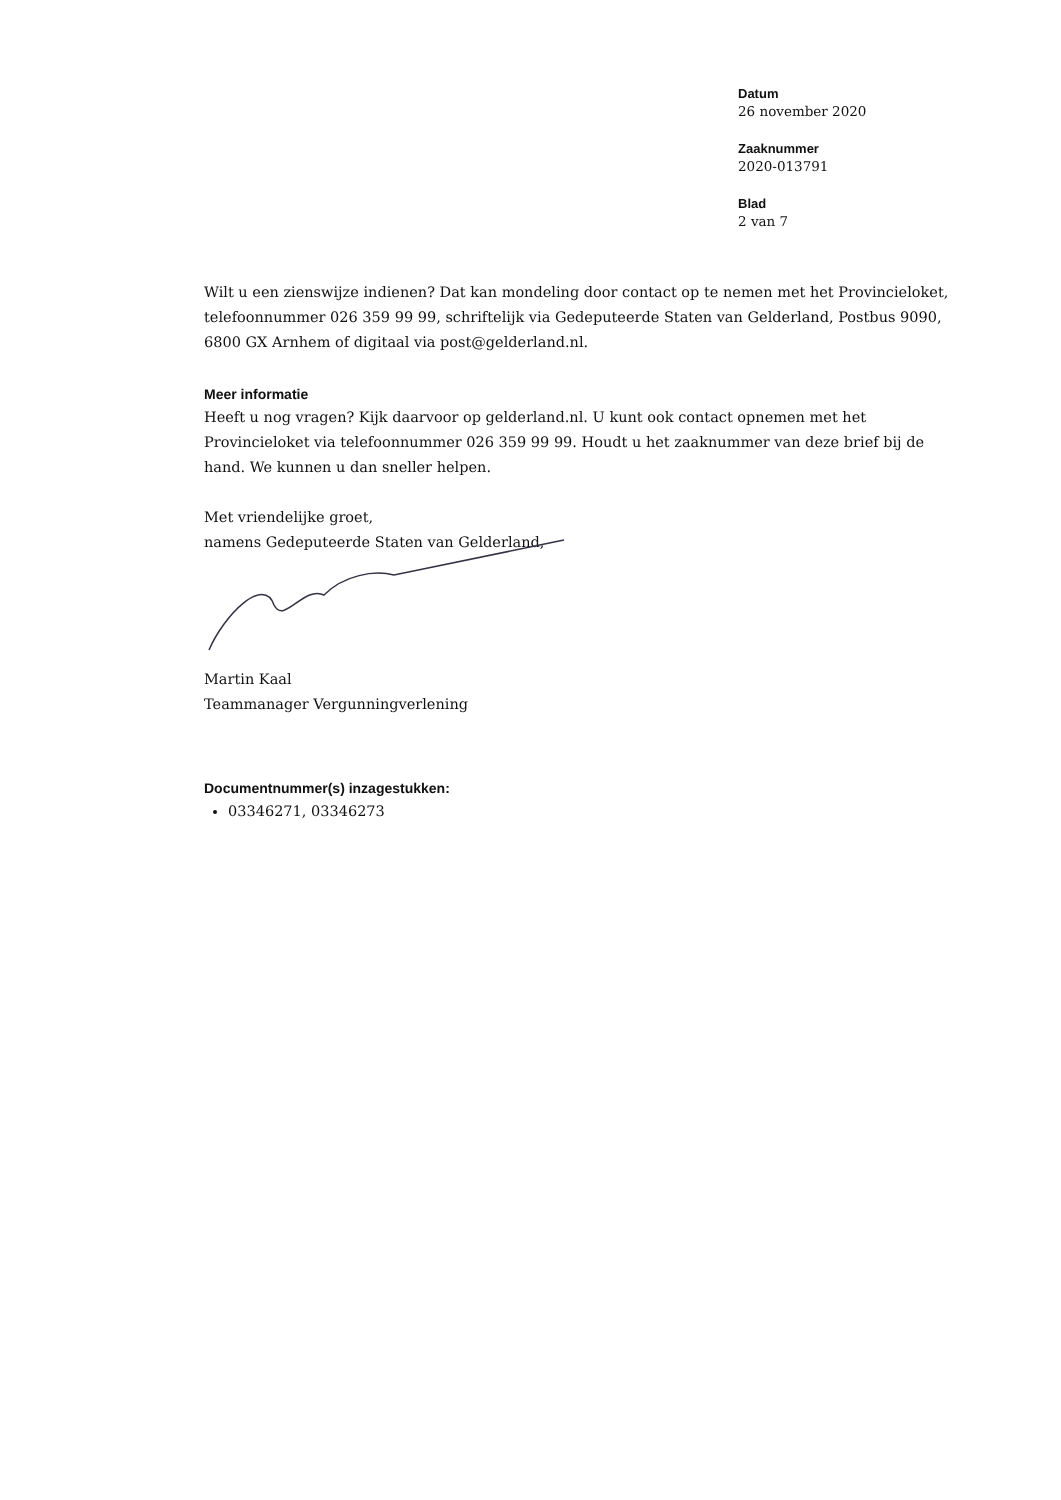Datum
26 november 2020
Zaaknummer
2020-013791
Blad
2 van 7
Wilt u een zienswijze indienen? Dat kan mondeling door contact op te nemen met het Provincieloket, telefoonnummer 026 359 99 99, schriftelijk via Gedeputeerde Staten van Gelderland, Postbus 9090, 6800 GX Arnhem of digitaal via post@gelderland.nl.
Meer informatie
Heeft u nog vragen? Kijk daarvoor op gelderland.nl. U kunt ook contact opnemen met het Provincieloket via telefoonnummer 026 359 99 99. Houdt u het zaaknummer van deze brief bij de hand. We kunnen u dan sneller helpen.
Met vriendelijke groet,
namens Gedeputeerde Staten van Gelderland,
Martin Kaal
Teammanager Vergunningverlening
Documentnummer(s) inzagestukken:
03346271, 03346273